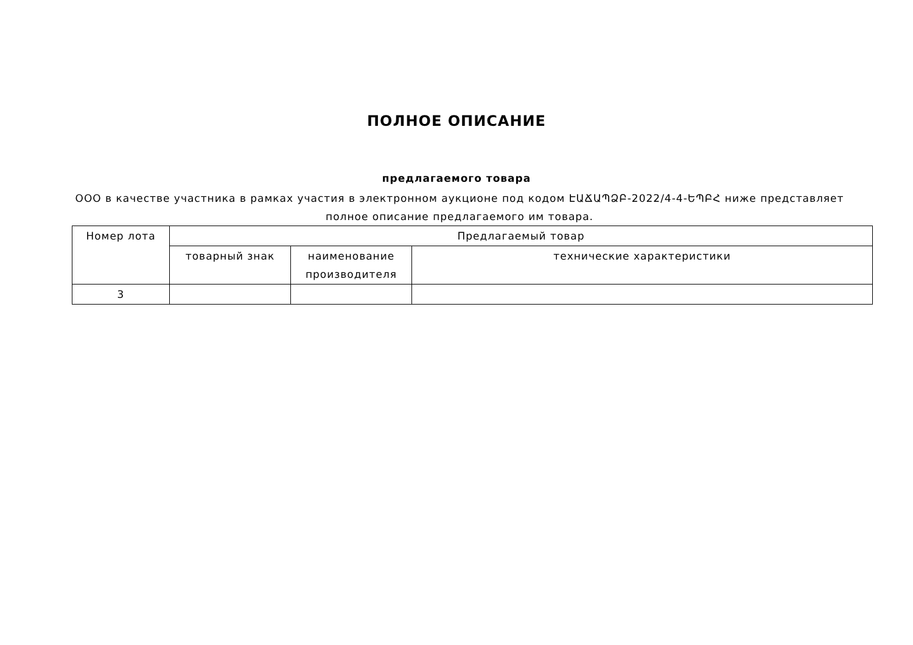ПОЛНОЕ ОПИСАНИЕ
предлагаемого товара
ООО в качестве участника в рамках участия в электронном аукционе под кодом ԷԱՃԱՊՁԲ-2022/4-4-ԵՊԲՀ ниже представляет полное описание предлагаемого им товара.
| Номер лота | Предлагаемый товар | | |
| --- | --- | --- | --- |
| | товарный знак | наименование производителя | технические характеристики |
| 3 | | | |